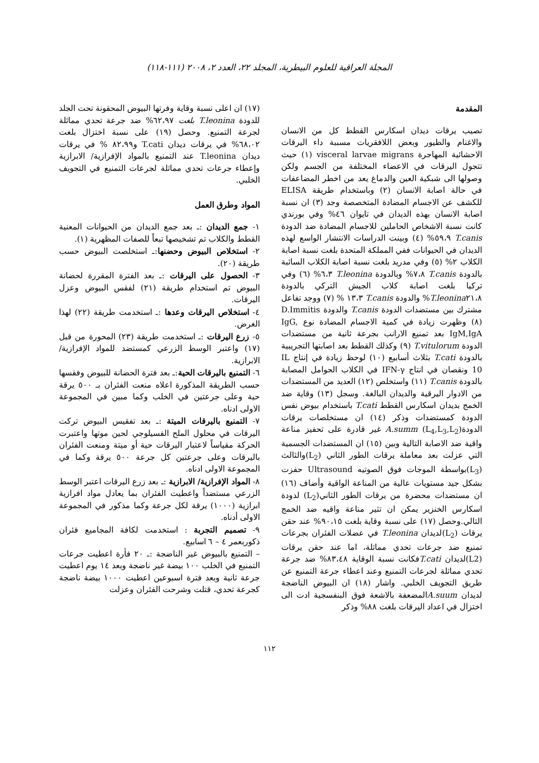المجلة العراقية للعلوم البيطرية، المجلد ٢٢، العدد ٢، ٢٠٠٨ (١١١-١١٨)
المقدمة
تصيب يرقات ديدان اسكارس القطط كل من الانسان والاغنام والطيور وبعض اللافقريات مسببة داء اليرقات الاحشائية المهاجرة visceral larvae migrans (١) حيث تتجول اليرقات في الاعضاء المختلفة من الجسم ولكن وصولها الى شبكية العين والدماغ يعد من اخطر المضاعفات في حالة اصابة الانسان (٢) وباستخدام طريقة ELISA للكشف عن الاجسام المضادة المتخصصة وجد (٣) ان نسبة اصابة الانسان بهذه الديدان في تايوان ٤٦% وفي بورندي كانت نسبة الاشخاص الحاملين للاجسام المضادة ضد الدودة T.canis ٥٩،٩% (٤) وبينت الدراسات الانتشار الواسع لهذه الديدان في الحيوانات ففي المملكة المتحدة بلغت نسبة اصابة الكلاب ٢% (٥) وفي مدريد بلغت نسبة اصابة الكلاب السائبة بالدودة T.canis ٧،٨% وبالدودة T.leonina ٦،٣% (٦) وفي تركيا بلغت اصابة كلاب الجيش التركي بالدودة T.leonina٢١،٨% والدودة T.canis ١٣،٣ % (٧) ووجد تفاعل مشترك بين مستضدات الدودة T.canis والدودة D.Immitis (٨) وظهرت زيادة في كمية الاجسام المضادة نوع IgG, IgM,IgA بعد تمنيع الارانب بجرعة ثانية من مستضدات الدودة T.vitulorum (٩) وكذلك القطط بعد اصابتها التجريبية بالدودة T.cati بثلاث أسابيع (١٠) لوحظ زيادة في إنتاج IL 10 ونقصان في انتاج IFN-γ في الكلاب الحوامل المصابة بالدودة T.canis (١١) واستخلص (١٢) العديد من المستضدات من الادوار اليرقية والديدان البالغة. وسجل (١٣) وقاية ضد الخمج بديدان اسكارس القطط T.cati باستخدام بيوض نفس الدودة كمستضدات وذكر (١٤) ان مستخلصات يرقات الدودةA.summ (L<sub>4</sub>,L<sub>3</sub>,L<sub>2</sub>) غير قادرة على تحفيز مناعة واقية ضد الاصابة التالية وبين (١٥) ان المستضدات الجسمية التي عزلت بعد معاملة يرقات الطور الثاني (L<sub>2</sub>)والثالث (L<sub>3</sub>)بواسطة الموجات فوق الصوتيه Ultrasound حفزت بشكل جيد مستويات عالية من المناعة الواقية وأضاف (١٦) ان مستضدات محضرة من يرقات الطور الثاني(L<sub>2</sub>) لدودة اسكارس الخنزير يمكن ان تثير مناعة واقيه ضد الخمج التالي.وحصل (١٧) على نسبة وقاية بلغت ٩٠،١٥% عند حقن يرقات (L<sub>2</sub>)لديدان T.leonina في عضلات الفئران بجرعات تمنيع ضد جرعات تحدي مماثلة، اما عند حقن يرقات (L2)لديدان T.catiفكانت نسبة الوقاية ٨٣،٤٨% ضد جرعة تحدي مماثلة لجرعات التمنيع وعند اعطاء جرعة التمنيع عن طريق التجويف الخلبي. واشار (١٨) ان البيوض الناضجة لديدان A.suumالمضعفة بالاشعة فوق البنفسجية ادت الى اختزال في اعداد اليرقات بلغت ٨٨% وذكر
(١٧) ان اعلى نسبة وقاية وفرتها البيوض المحقونة تحت الجلد للدودة T.leonina بلغت ٦٢،٩٧% ضد جرعة تحدي مماثلة لجرعة التمنيع. وحصل (١٩) على نسبة اختزال بلغت ٦٨،٠٢% في يرقات ديدان T.cati و٨٢،٩٩ % في يرقات ديدان T.leonina عند التمنيع بالمواد الإفرازية/ الابرازية وإعطاء جرعات تحدي مماثلة لجرعات التمنيع في التجويف الخلبي.
المواد وطرق العمل
١- جمع الديدان :ـ بعد جمع الديدان من الحيوانات المعنية القطط والكلاب تم تشخيصها تبعاً للصفات المظهرية (١).
٢- استخلاص البيوض وحضنها:ـ استخلصت البيوض حسب طريقة (٢٠).
٣- الحصول على اليرقات :ـ بعد الفترة المقررة لحضانة البيوض تم استخدام طريقة (٢١) لفقس البيوض وعزل اليرقات.
٤- استخلاص اليرقات وعدها :ـ استخدمت طريقة (٢٢) لهذا الغرض.
٥- زرع اليرقات :ـ استخدمت طريقة (٢٣) المحورة من قبل (١٧) واعتبر الوسط الزرعي كمستضد للمواد الإفرازية/ الابرازية.
٦- التمنيع باليرقات الحية:ـ بعد فترة الحضانة للبيوض وفقسها حسب الطريقة المذكورة اعلاه منعت الفئران بـ ٥٠٠ يرقة حية وعلى جرعتين في الخلب وكما مبين في المجموعة الاولى ادناه.
٧- التمنيع باليرقات الميتة :ـ بعد تفقيس البيوض تركت اليرقات في محلول الملح الفسيلوجي لحين موتها واعتبرت الحركة مقياساً لاعتبار اليرقات حية أو ميتة ومنعت الفئران باليرقات وعلى جرعتين كل جرعة ٥٠٠ يرقة وكما في المجموعة الاولى ادناه.
٨- المواد الإفرازية/ الابرازية :ـ بعد زرع اليرقات اعتبر الوسط الزرعي مستضداً واعطيت الفئران بما يعادل مواد افرازية ابرازية (١٠٠٠) يرقة لكل جرعة وكما مذكور في المجموعة الاولى أدناه.
٩- تصميم التجربة : استخدمت لكافة المجاميع فئران ذكوربعمر ٤ – ٦ اسابيع.
– التمنيع بالبيوض غير الناضجة :ـ ٢٠ فأرة اعطيت جرعات التمنيع في الخلب ١٠٠ بيضة غير ناضجة وبعد ١٤ يوم اعطيت جرعة ثانية وبعد فترة اسبوعين اعطيت ١٠٠٠ بيضة ناضجة كجرعة تحدي، قتلت وشرحت الفئران وعزلت
١١٢